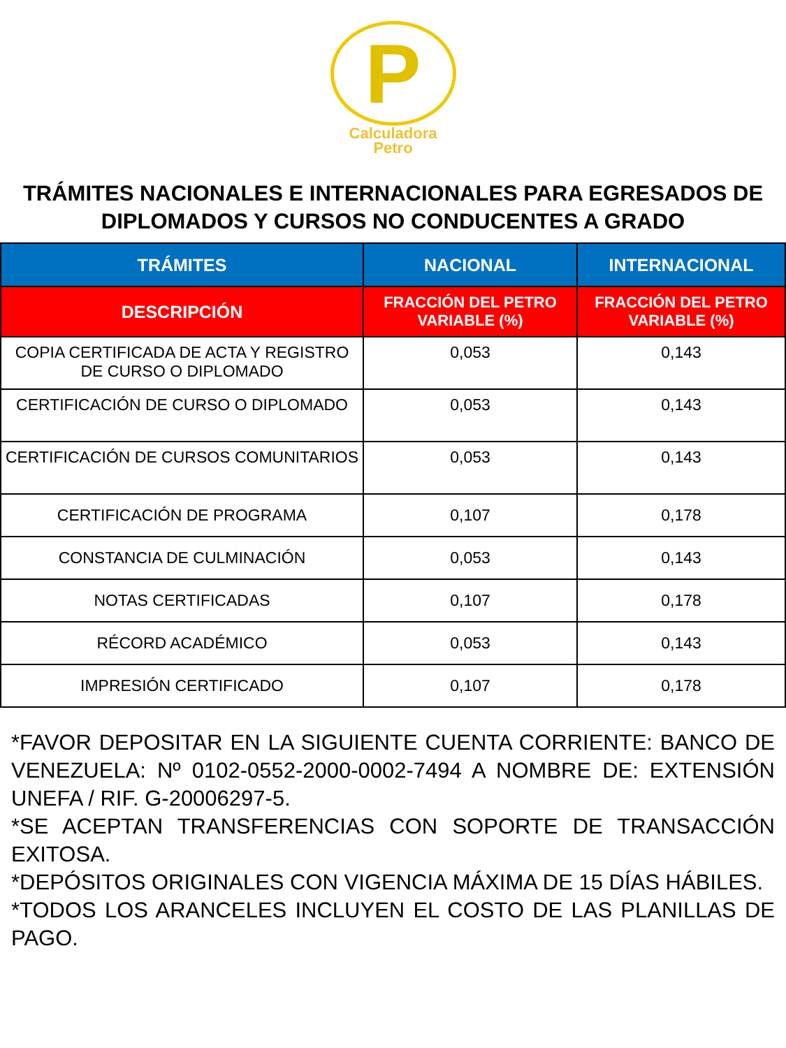P
Calculadora
Petro
TRÁMITES NACIONALES E INTERNACIONALES PARA EGRESADOS DE DIPLOMADOS Y CURSOS NO CONDUCENTES A GRADO
| TRÁMITES | NACIONAL | INTERNACIONAL |
| --- | --- | --- |
| DESCRIPCIÓN | FRACCIÓN DEL PETRO VARIABLE (%) | FRACCIÓN DEL PETRO VARIABLE (%) |
| COPIA CERTIFICADA DE ACTA Y REGISTRO DE CURSO O DIPLOMADO | 0,053 | 0,143 |
| CERTIFICACIÓN DE CURSO O DIPLOMADO | 0,053 | 0,143 |
| CERTIFICACIÓN DE CURSOS COMUNITARIOS | 0,053 | 0,143 |
| CERTIFICACIÓN DE PROGRAMA | 0,107 | 0,178 |
| CONSTANCIA DE CULMINACIÓN | 0,053 | 0,143 |
| NOTAS CERTIFICADAS | 0,107 | 0,178 |
| RÉCORD ACADÉMICO | 0,053 | 0,143 |
| IMPRESIÓN CERTIFICADO | 0,107 | 0,178 |
*FAVOR DEPOSITAR EN LA SIGUIENTE CUENTA CORRIENTE: BANCO DE VENEZUELA: Nº 0102-0552-2000-0002-7494 A NOMBRE DE: EXTENSIÓN UNEFA / RIF. G-20006297-5.
*SE ACEPTAN TRANSFERENCIAS CON SOPORTE DE TRANSACCIÓN EXITOSA.
*DEPÓSITOS ORIGINALES CON VIGENCIA MÁXIMA DE 15 DÍAS HÁBILES.
*TODOS LOS ARANCELES INCLUYEN EL COSTO DE LAS PLANILLAS DE PAGO.